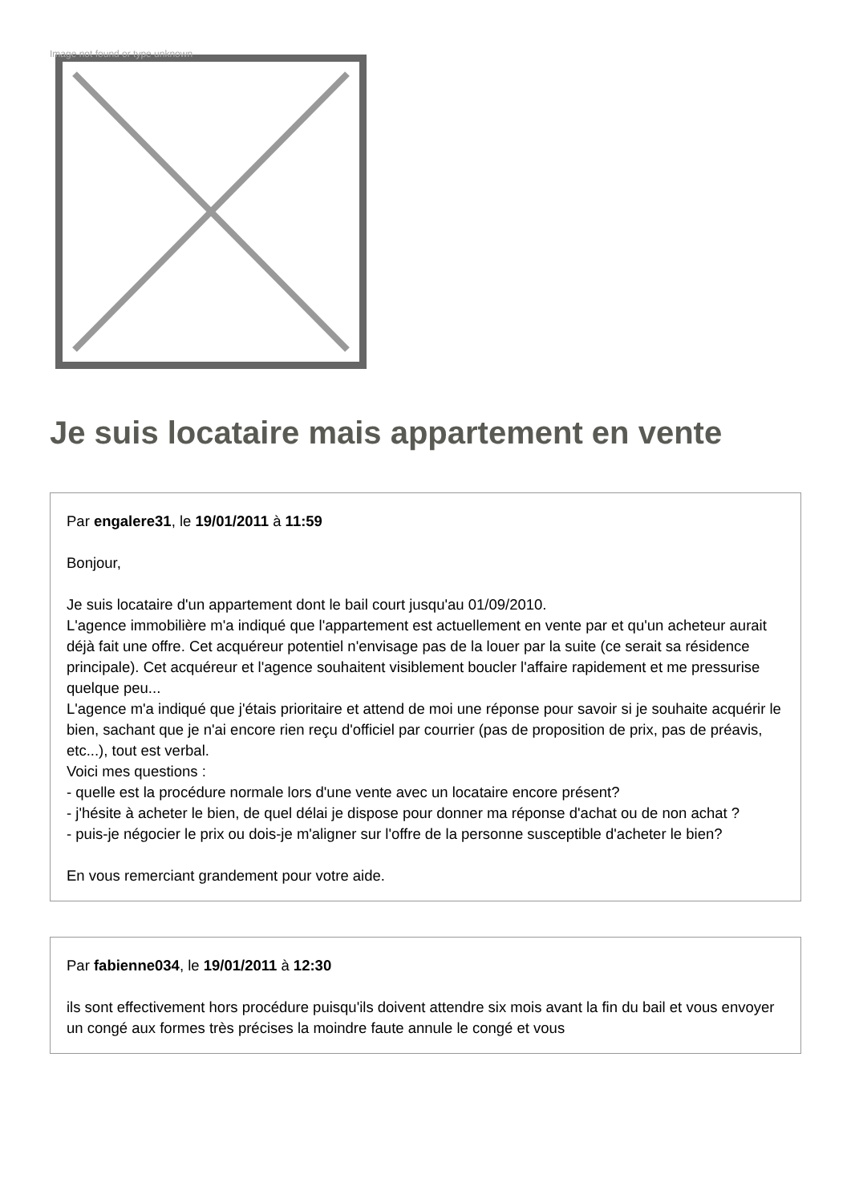Image not found or type unknown
Je suis locataire mais appartement en vente
Par engalere31, le 19/01/2011 à 11:59
Bonjour,
Je suis locataire d'un appartement dont le bail court jusqu'au 01/09/2010.
L'agence immobilière m'a indiqué que l'appartement est actuellement en vente par et qu'un acheteur aurait déjà fait une offre. Cet acquéreur potentiel n'envisage pas de la louer par la suite (ce serait sa résidence principale). Cet acquéreur et l'agence souhaitent visiblement boucler l'affaire rapidement et me pressurise quelque peu...
L'agence m'a indiqué que j'étais prioritaire et attend de moi une réponse pour savoir si je souhaite acquérir le bien, sachant que je n'ai encore rien reçu d'officiel par courrier (pas de proposition de prix, pas de préavis, etc...), tout est verbal.
Voici mes questions :
- quelle est la procédure normale lors d'une vente avec un locataire encore présent?
- j'hésite à acheter le bien, de quel délai je dispose pour donner ma réponse d'achat ou de non achat ?
- puis-je négocier le prix ou dois-je m'aligner sur l'offre de la personne susceptible d'acheter le bien?
En vous remerciant grandement pour votre aide.
Par fabienne034, le 19/01/2011 à 12:30
ils sont effectivement hors procédure puisqu'ils doivent attendre six mois avant la fin du bail et vous envoyer un congé aux formes très précises la moindre faute annule le congé et vous